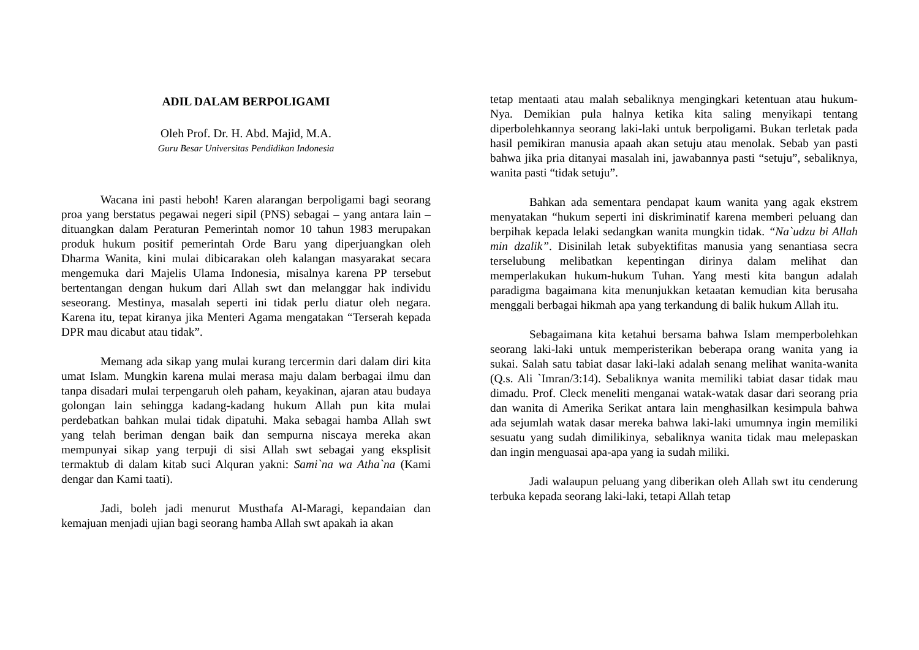ADIL DALAM BERPOLIGAMI
Oleh Prof. Dr. H. Abd. Majid, M.A.
Guru Besar Universitas Pendidikan Indonesia
Wacana ini pasti heboh! Karen alarangan berpoligami bagi seorang proa yang berstatus pegawai negeri sipil (PNS) sebagai – yang antara lain – dituangkan dalam Peraturan Pemerintah nomor 10 tahun 1983 merupakan produk hukum positif pemerintah Orde Baru yang diperjuangkan oleh Dharma Wanita, kini mulai dibicarakan oleh kalangan masyarakat secara mengemuka dari Majelis Ulama Indonesia, misalnya karena PP tersebut bertentangan dengan hukum dari Allah swt dan melanggar hak individu seseorang. Mestinya, masalah seperti ini tidak perlu diatur oleh negara. Karena itu, tepat kiranya jika Menteri Agama mengatakan “Terserah kepada DPR mau dicabut atau tidak”.
Memang ada sikap yang mulai kurang tercermin dari dalam diri kita umat Islam. Mungkin karena mulai merasa maju dalam berbagai ilmu dan tanpa disadari mulai terpengaruh oleh paham, keyakinan, ajaran atau budaya golongan lain sehingga kadang-kadang hukum Allah pun kita mulai perdebatkan bahkan mulai tidak dipatuhi. Maka sebagai hamba Allah swt yang telah beriman dengan baik dan sempurna niscaya mereka akan mempunyai sikap yang terpuji di sisi Allah swt sebagai yang eksplisit termaktub di dalam kitab suci Alquran yakni: Sami`na wa Atha`na (Kami dengar dan Kami taati).
Jadi, boleh jadi menurut Musthafa Al-Maragi, kepandaian dan kemajuan menjadi ujian bagi seorang hamba Allah swt apakah ia akan
tetap mentaati atau malah sebaliknya mengingkari ketentuan atau hukum-Nya. Demikian pula halnya ketika kita saling menyikapi tentang diperbolehkannya seorang laki-laki untuk berpoligami. Bukan terletak pada hasil pemikiran manusia apaah akan setuju atau menolak. Sebab yan pasti bahwa jika pria ditanyai masalah ini, jawabannya pasti “setuju”, sebaliknya, wanita pasti “tidak setuju”.
Bahkan ada sementara pendapat kaum wanita yang agak ekstrem menyatakan “hukum seperti ini diskriminatif karena memberi peluang dan berpihak kepada lelaki sedangkan wanita mungkin tidak. “Na`udzu bi Allah min dzalik”. Disinilah letak subyektifitas manusia yang senantiasa secra terselubung melibatkan kepentingan dirinya dalam melihat dan memperlakukan hukum-hukum Tuhan. Yang mesti kita bangun adalah paradigma bagaimana kita menunjukkan ketaatan kemudian kita berusaha menggali berbagai hikmah apa yang terkandung di balik hukum Allah itu.
Sebagaimana kita ketahui bersama bahwa Islam memperbolehkan seorang laki-laki untuk memperisterikan beberapa orang wanita yang ia sukai. Salah satu tabiat dasar laki-laki adalah senang melihat wanita-wanita (Q.s. Ali `Imran/3:14). Sebaliknya wanita memiliki tabiat dasar tidak mau dimadu. Prof. Cleck meneliti menganai watak-watak dasar dari seorang pria dan wanita di Amerika Serikat antara lain menghasilkan kesimpula bahwa ada sejumlah watak dasar mereka bahwa laki-laki umumnya ingin memiliki sesuatu yang sudah dimilikinya, sebaliknya wanita tidak mau melepaskan dan ingin menguasai apa-apa yang ia sudah miliki.
Jadi walaupun peluang yang diberikan oleh Allah swt itu cenderung terbuka kepada seorang laki-laki, tetapi Allah tetap